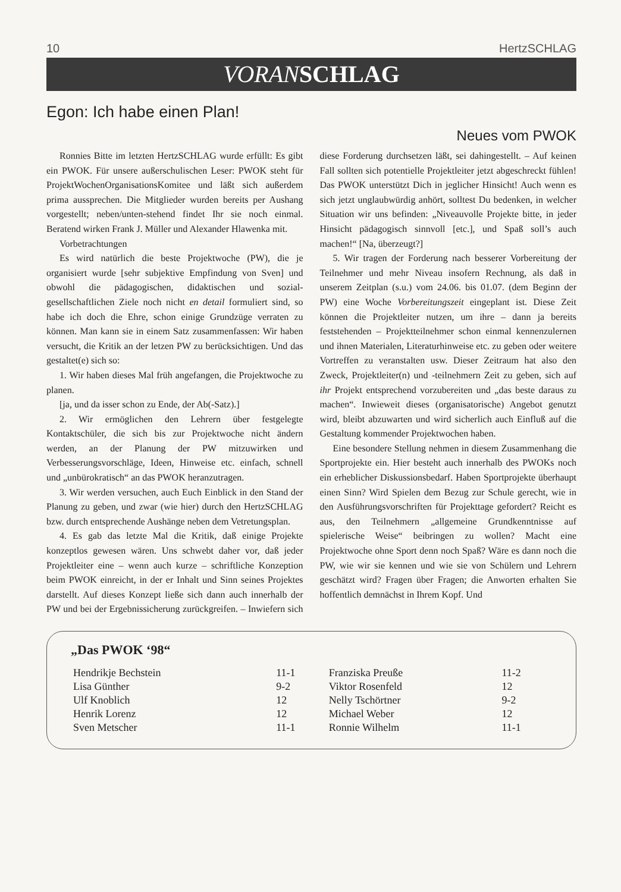10 HertzSCHLAG
VORAN SCHLAG
Egon: Ich habe einen Plan!
Neues vom PWOK
Ronnies Bitte im letzten HertzSCHLAG wurde erfüllt: Es gibt ein PWOK. Für unsere außerschulischen Leser: PWOK steht für ProjektWochenOrganisationsKomitee und läßt sich außerdem prima aussprechen. Die Mitglieder wurden bereits per Aushang vorgestellt; neben/unten-stehend findet Ihr sie noch einmal. Beratend wirken Frank J. Müller und Alexander Hlawenka mit.
Vorbetrachtungen
Es wird natürlich die beste Projektwoche (PW), die je organisiert wurde [sehr subjektive Empfindung von Sven] und obwohl die pädagogischen, didaktischen und sozial-gesellschaftlichen Ziele noch nicht en detail formuliert sind, so habe ich doch die Ehre, schon einige Grundzüge verraten zu können. Man kann sie in einem Satz zusammenfassen: Wir haben versucht, die Kritik an der letzen PW zu berücksichtigen. Und das gestaltet(e) sich so:
1. Wir haben dieses Mal früh angefangen, die Projektwoche zu planen.
[ja, und da isser schon zu Ende, der Ab(-Satz).]
2. Wir ermöglichen den Lehrern über festgelegte Kontaktschüler, die sich bis zur Projektwoche nicht ändern werden, an der Planung der PW mitzuwirken und Verbesserungsvorschläge, Ideen, Hinweise etc. einfach, schnell und „unbürokratisch“ an das PWOK heranzutragen.
3. Wir werden versuchen, auch Euch Einblick in den Stand der Planung zu geben, und zwar (wie hier) durch den HertzSCHLAG bzw. durch entsprechende Aushänge neben dem Vetretungsplan.
4. Es gab das letzte Mal die Kritik, daß einige Projekte konzeptlos gewesen wären. Uns schwebt daher vor, daß jeder Projektleiter eine – wenn auch kurze – schriftliche Konzeption beim PWOK einreicht, in der er Inhalt und Sinn seines Projektes darstellt. Auf dieses Konzept ließe sich dann auch innerhalb der PW und bei der Ergebnissicherung zurückgreifen. – Inwiefern sich diese Forderung durchsetzen läßt, sei dahingestellt. – Auf keinen Fall sollten sich potentielle Projektleiter jetzt abgeschreckt fühlen! Das PWOK unterstützt Dich in jeglicher Hinsicht! Auch wenn es sich jetzt unglaubwürdig anhört, solltest Du bedenken, in welcher Situation wir uns befinden: „Niveauvolle Projekte bitte, in jeder Hinsicht pädagogisch sinnvoll [etc.], und Spaß soll’s auch machen!“ [Na, überzeugt?]
5. Wir tragen der Forderung nach besserer Vorbereitung der Teilnehmer und mehr Niveau insofern Rechnung, als daß in unserem Zeitplan (s.u.) vom 24.06. bis 01.07. (dem Beginn der PW) eine Woche Vorbereitungszeit eingeplant ist. Diese Zeit können die Projektleiter nutzen, um ihre – dann ja bereits feststehenden – Projektteilnehmer schon einmal kennenzulernen und ihnen Materialen, Literaturhinweise etc. zu geben oder weitere Vortreffen zu veranstalten usw. Dieser Zeitraum hat also den Zweck, Projektleiter(n) und -teilnehmern Zeit zu geben, sich auf ihr Projekt entsprechend vorzubereiten und „das beste daraus zu machen“. Inwieweit dieses (organisatorische) Angebot genutzt wird, bleibt abzuwarten und wird sicherlich auch Einfluß auf die Gestaltung kommender Projektwochen haben.
Eine besondere Stellung nehmen in diesem Zusammenhang die Sportprojekte ein. Hier besteht auch innerhalb des PWOKs noch ein erheblicher Diskussionsbedarf. Haben Sportprojekte überhaupt einen Sinn? Wird Spielen dem Bezug zur Schule gerecht, wie in den Ausführungsvorschriften für Projekttage gefordert? Reicht es aus, den Teilnehmern „allgemeine Grundkenntnisse auf spielerische Weise“ beibringen zu wollen? Macht eine Projektwoche ohne Sport denn noch Spaß? Wäre es dann noch die PW, wie wir sie kennen und wie sie von Schülern und Lehrern geschätzt wird? Fragen über Fragen; die Anworten erhalten Sie hoffentlich demnächst in Ihrem Kopf. Und
„Das PWOK ‘98“
| Hendrikje Bechstein | 11-1 | Franziska Preuße | 11-2 |
| Lisa Günther | 9-2 | Viktor Rosenfeld | 12 |
| Ulf Knoblich | 12 | Nelly Tschörtner | 9-2 |
| Henrik Lorenz | 12 | Michael Weber | 12 |
| Sven Metscher | 11-1 | Ronnie Wilhelm | 11-1 |